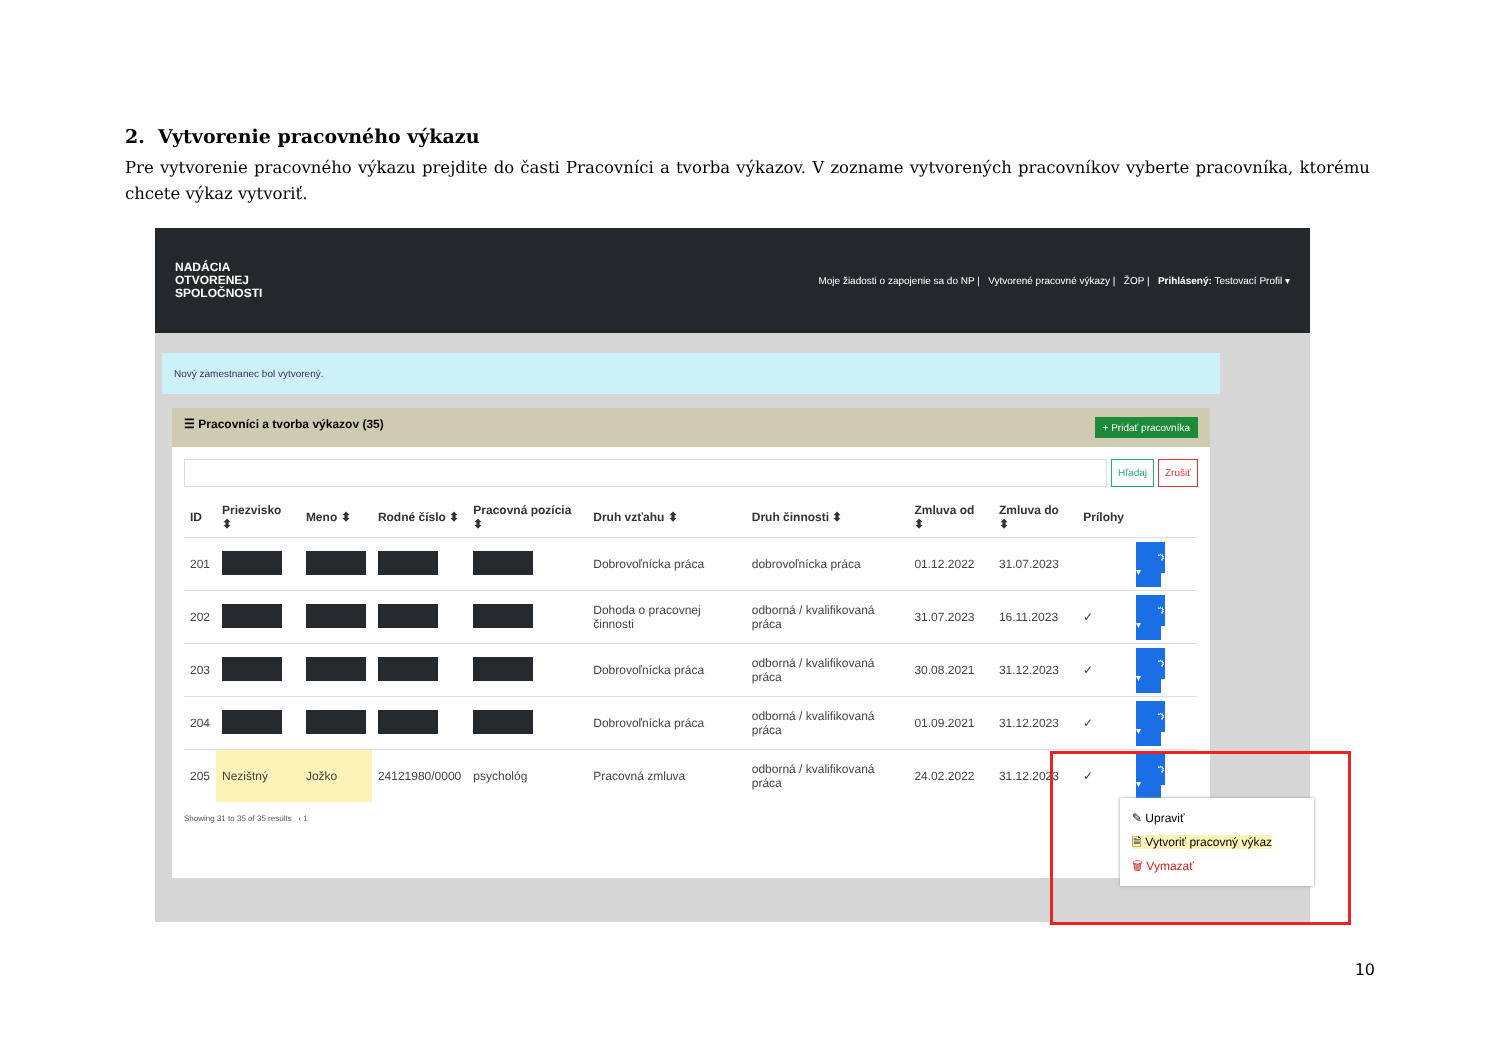2. Vytvorenie pracovného výkazu
Pre vytvorenie pracovného výkazu prejdite do časti Pracovníci a tvorba výkazov. V zozname vytvorených pracovníkov vyberte pracovníka, ktorému chcete výkaz vytvoriť.
NADÁCIA
OTVORENEJ
SPOLOČNOSTI
Moje žiadosti o zapojenie sa do NP | Vytvorené pracovné výkazy | ŽOP | Prihlásený: Testovací Profil ▾
Nový zamestnanec bol vytvorený.
☰ Pracovníci a tvorba výkazov (35) + Pridať pracovníka
Hľadaj Zrušiť
| ID | Priezvisko ⬍ | Meno ⬍ | Rodné číslo ⬍ | Pracovná pozícia ⬍ | Druh vzťahu ⬍ | Druh činnosti ⬍ | Zmluva od ⬍ | Zmluva do ⬍ | Prílohy | |
| --- | --- | --- | --- | --- | --- | --- | --- | --- | --- | --- |
| 201 | | | | | Dobrovoľnícka práca | dobrovoľnícka práca | 01.12.2022 | 31.07.2023 | | ⚙ ▾ |
| 202 | | | | | Dohoda o pracovnej činnosti | odborná / kvalifikovaná práca | 31.07.2023 | 16.11.2023 | ✓ | ⚙ ▾ |
| 203 | | | | | Dobrovoľnícka práca | odborná / kvalifikovaná práca | 30.08.2021 | 31.12.2023 | ✓ | ⚙ ▾ |
| 204 | | | | | Dobrovoľnícka práca | odborná / kvalifikovaná práca | 01.09.2021 | 31.12.2023 | ✓ | ⚙ ▾ |
| 205 | Nezištný | Jožko | 24121980/0000 | psychológ | Pracovná zmluva | odborná / kvalifikovaná práca | 24.02.2022 | 31.12.2023 | ✓ | ⚙ ▾ |
Showing 31 to 35 of 35 results ‹ 1
✎ Upraviť
🗎 Vytvoriť pracovný výkaz
🗑 Vymazať
10